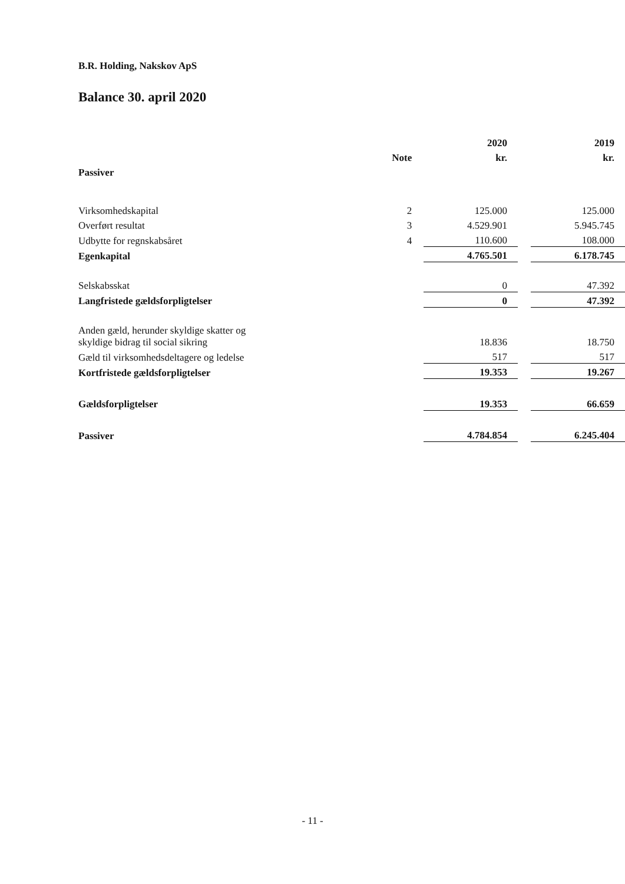B.R. Holding, Nakskov ApS
Balance 30. april 2020
| | | 2020 | | 2019 |
| --- | --- | --- | --- | --- |
| | Note | kr. | | kr. |
| Passiver | | | | |
| Virksomhedskapital | 2 | 125.000 | | 125.000 |
| Overført resultat | 3 | 4.529.901 | | 5.945.745 |
| Udbytte for regnskabsåret | 4 | 110.600 | | 108.000 |
| Egenkapital | | 4.765.501 | | 6.178.745 |
| Selskabsskat | | 0 | | 47.392 |
| Langfristede gældsforpligtelser | | 0 | | 47.392 |
| Anden gæld, herunder skyldige skatter og skyldige bidrag til social sikring | | 18.836 | | 18.750 |
| Gæld til virksomhedsdeltagere og ledelse | | 517 | | 517 |
| Kortfristede gældsforpligtelser | | 19.353 | | 19.267 |
| Gældsforpligtelser | | 19.353 | | 66.659 |
| Passiver | | 4.784.854 | | 6.245.404 |
- 11 -